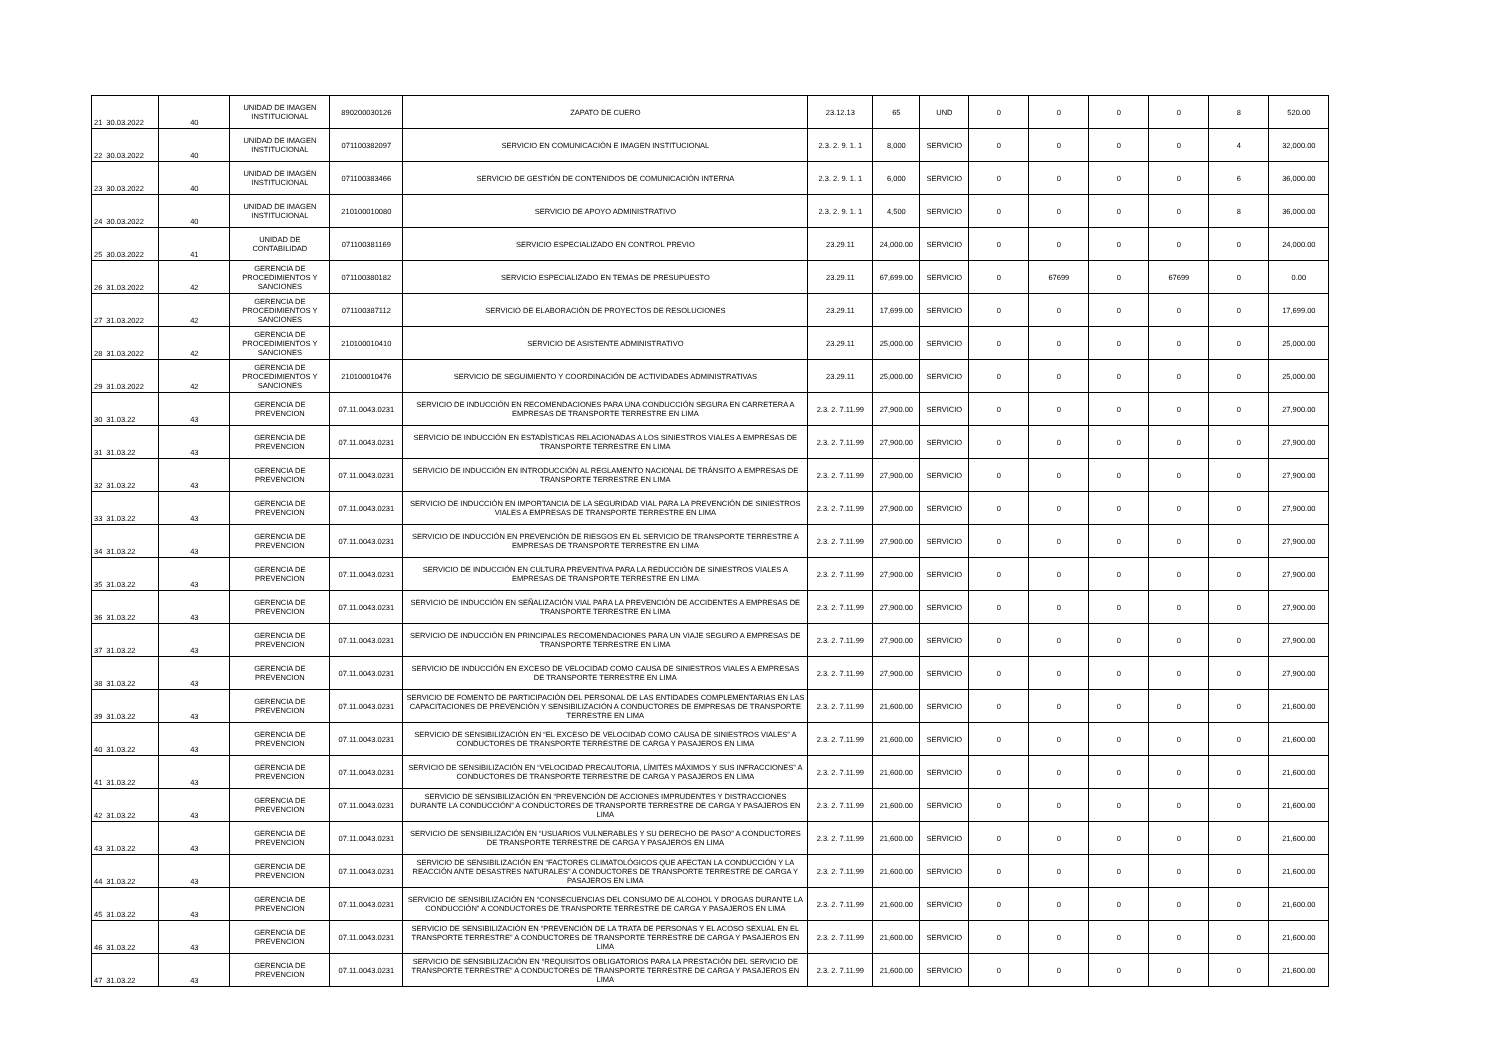| 21 | 30.03.2022 | 40 | UNIDAD DE IMAGEN INSTITUCIONAL | 890200030126 | ZAPATO DE CUERO | 23.12.13 | 65 | UND | 0 | 0 | 0 | 0 | 8 | 520.00 |
| 22 | 30.03.2022 | 40 | UNIDAD DE IMAGEN INSTITUCIONAL | 071100382097 | SERVICIO EN COMUNICACIÓN E IMAGEN INSTITUCIONAL | 2.3. 2. 9. 1. 1 | 8,000 | SERVICIO | 0 | 0 | 0 | 0 | 4 | 32,000.00 |
| 23 | 30.03.2022 | 40 | UNIDAD DE IMAGEN INSTITUCIONAL | 071100383466 | SERVICIO DE GESTIÓN DE CONTENIDOS DE COMUNICACIÓN INTERNA | 2.3. 2. 9. 1. 1 | 6,000 | SERVICIO | 0 | 0 | 0 | 0 | 6 | 36,000.00 |
| 24 | 30.03.2022 | 40 | UNIDAD DE IMAGEN INSTITUCIONAL | 210100010080 | SERVICIO DE APOYO ADMINISTRATIVO | 2.3. 2. 9. 1. 1 | 4,500 | SERVICIO | 0 | 0 | 0 | 0 | 8 | 36,000.00 |
| 25 | 30.03.2022 | 41 | UNIDAD DE CONTABILIDAD | 071100381169 | SERVICIO ESPECIALIZADO EN CONTROL PREVIO | 23.29.11 | 24,000.00 | SERVICIO | 0 | 0 | 0 | 0 | 0 | 24,000.00 |
| 26 | 31.03.2022 | 42 | GERENCIA DE PROCEDIMIENTOS Y SANCIONES | 071100380182 | SERVICIO ESPECIALIZADO EN TEMAS DE PRESUPUESTO | 23.29.11 | 67,699.00 | SERVICIO | 0 | 67699 | 0 | 67699 | 0 | 0.00 |
| 27 | 31.03.2022 | 42 | GERENCIA DE PROCEDIMIENTOS Y SANCIONES | 071100387112 | SERVICIO DE ELABORACIÓN DE PROYECTOS DE RESOLUCIONES | 23.29.11 | 17,699.00 | SERVICIO | 0 | 0 | 0 | 0 | 0 | 17,699.00 |
| 28 | 31.03.2022 | 42 | GERENCIA DE PROCEDIMIENTOS Y SANCIONES | 210100010410 | SERVICIO DE ASISTENTE ADMINISTRATIVO | 23.29.11 | 25,000.00 | SERVICIO | 0 | 0 | 0 | 0 | 0 | 25,000.00 |
| 29 | 31.03.2022 | 42 | GERENCIA DE PROCEDIMIENTOS Y SANCIONES | 210100010476 | SERVICIO DE SEGUIMIENTO Y COORDINACIÓN DE ACTIVIDADES ADMINISTRATIVAS | 23.29.11 | 25,000.00 | SERVICIO | 0 | 0 | 0 | 0 | 0 | 25,000.00 |
| 30 | 31.03.22 | 43 | GERENCIA DE PREVENCION | 07.11.0043.0231 | SERVICIO DE INDUCCIÓN EN RECOMENDACIONES PARA UNA CONDUCCIÓN SEGURA EN CARRETERA A EMPRESAS DE TRANSPORTE TERRESTRE EN LIMA | 2.3. 2. 7.11.99 | 27,900.00 | SERVICIO | 0 | 0 | 0 | 0 | 0 | 27,900.00 |
| 31 | 31.03.22 | 43 | GERENCIA DE PREVENCION | 07.11.0043.0231 | SERVICIO DE INDUCCIÓN EN ESTADÍSTICAS RELACIONADAS A LOS SINIESTROS VIALES A EMPRESAS DE TRANSPORTE TERRESTRE EN LIMA | 2.3. 2. 7.11.99 | 27,900.00 | SERVICIO | 0 | 0 | 0 | 0 | 0 | 27,900.00 |
| 32 | 31.03.22 | 43 | GERENCIA DE PREVENCION | 07.11.0043.0231 | SERVICIO DE INDUCCIÓN EN INTRODUCCIÓN AL REGLAMENTO NACIONAL DE TRÁNSITO A EMPRESAS DE TRANSPORTE TERRESTRE EN LIMA | 2.3. 2. 7.11.99 | 27,900.00 | SERVICIO | 0 | 0 | 0 | 0 | 0 | 27,900.00 |
| 33 | 31.03.22 | 43 | GERENCIA DE PREVENCION | 07.11.0043.0231 | SERVICIO DE INDUCCIÓN EN IMPORTANCIA DE LA SEGURIDAD VIAL PARA LA PREVENCIÓN DE SINIESTROS VIALES A EMPRESAS DE TRANSPORTE TERRESTRE EN LIMA | 2.3. 2. 7.11.99 | 27,900.00 | SERVICIO | 0 | 0 | 0 | 0 | 0 | 27,900.00 |
| 34 | 31.03.22 | 43 | GERENCIA DE PREVENCION | 07.11.0043.0231 | SERVICIO DE INDUCCIÓN EN PREVENCIÓN DE RIESGOS EN EL SERVICIO DE TRANSPORTE TERRESTRE A EMPRESAS DE TRANSPORTE TERRESTRE EN LIMA | 2.3. 2. 7.11.99 | 27,900.00 | SERVICIO | 0 | 0 | 0 | 0 | 0 | 27,900.00 |
| 35 | 31.03.22 | 43 | GERENCIA DE PREVENCION | 07.11.0043.0231 | SERVICIO DE INDUCCIÓN EN CULTURA PREVENTIVA PARA LA REDUCCIÓN DE SINIESTROS VIALES A EMPRESAS DE TRANSPORTE TERRESTRE EN LIMA | 2.3. 2. 7.11.99 | 27,900.00 | SERVICIO | 0 | 0 | 0 | 0 | 0 | 27,900.00 |
| 36 | 31.03.22 | 43 | GERENCIA DE PREVENCION | 07.11.0043.0231 | SERVICIO DE INDUCCIÓN EN SEÑALIZACIÓN VIAL PARA LA PREVENCIÓN DE ACCIDENTES A EMPRESAS DE TRANSPORTE TERRESTRE EN LIMA | 2.3. 2. 7.11.99 | 27,900.00 | SERVICIO | 0 | 0 | 0 | 0 | 0 | 27,900.00 |
| 37 | 31.03.22 | 43 | GERENCIA DE PREVENCION | 07.11.0043.0231 | SERVICIO DE INDUCCIÓN EN PRINCIPALES RECOMENDACIONES PARA UN VIAJE SEGURO A EMPRESAS DE TRANSPORTE TERRESTRE EN LIMA | 2.3. 2. 7.11.99 | 27,900.00 | SERVICIO | 0 | 0 | 0 | 0 | 0 | 27,900.00 |
| 38 | 31.03.22 | 43 | GERENCIA DE PREVENCION | 07.11.0043.0231 | SERVICIO DE INDUCCIÓN EN EXCESO DE VELOCIDAD COMO CAUSA DE SINIESTROS VIALES A EMPRESAS DE TRANSPORTE TERRESTRE EN LIMA | 2.3. 2. 7.11.99 | 27,900.00 | SERVICIO | 0 | 0 | 0 | 0 | 0 | 27,900.00 |
| 39 | 31.03.22 | 43 | GERENCIA DE PREVENCION | 07.11.0043.0231 | SERVICIO DE FOMENTO DE PARTICIPACIÓN DEL PERSONAL DE LAS ENTIDADES COMPLEMENTARIAS EN LAS CAPACITACIONES DE PREVENCIÓN Y SENSIBILIZACIÓN A CONDUCTORES DE EMPRESAS DE TRANSPORTE TERRESTRE EN LIMA | 2.3. 2. 7.11.99 | 21,600.00 | SERVICIO | 0 | 0 | 0 | 0 | 0 | 21,600.00 |
| 40 | 31.03.22 | 43 | GERENCIA DE PREVENCION | 07.11.0043.0231 | SERVICIO DE SENSIBILIZACIÓN EN “EL EXCESO DE VELOCIDAD COMO CAUSA DE SINIESTROS VIALES” A CONDUCTORES DE TRANSPORTE TERRESTRE DE CARGA Y PASAJEROS EN LIMA | 2.3. 2. 7.11.99 | 21,600.00 | SERVICIO | 0 | 0 | 0 | 0 | 0 | 21,600.00 |
| 41 | 31.03.22 | 43 | GERENCIA DE PREVENCION | 07.11.0043.0231 | SERVICIO DE SENSIBILIZACIÓN EN “VELOCIDAD PRECAUTORIA, LÍMITES MÁXIMOS Y SUS INFRACCIONES” A CONDUCTORES DE TRANSPORTE TERRESTRE DE CARGA Y PASAJEROS EN LIMA | 2.3. 2. 7.11.99 | 21,600.00 | SERVICIO | 0 | 0 | 0 | 0 | 0 | 21,600.00 |
| 42 | 31.03.22 | 43 | GERENCIA DE PREVENCION | 07.11.0043.0231 | SERVICIO DE SENSIBILIZACIÓN EN “PREVENCIÓN DE ACCIONES IMPRUDENTES Y DISTRACCIONES DURANTE LA CONDUCCIÓN” A CONDUCTORES DE TRANSPORTE TERRESTRE DE CARGA Y PASAJEROS EN LIMA | 2.3. 2. 7.11.99 | 21,600.00 | SERVICIO | 0 | 0 | 0 | 0 | 0 | 21,600.00 |
| 43 | 31.03.22 | 43 | GERENCIA DE PREVENCION | 07.11.0043.0231 | SERVICIO DE SENSIBILIZACIÓN EN “USUARIOS VULNERABLES Y SU DERECHO DE PASO” A CONDUCTORES DE TRANSPORTE TERRESTRE DE CARGA Y PASAJEROS EN LIMA | 2.3. 2. 7.11.99 | 21,600.00 | SERVICIO | 0 | 0 | 0 | 0 | 0 | 21,600.00 |
| 44 | 31.03.22 | 43 | GERENCIA DE PREVENCION | 07.11.0043.0231 | SERVICIO DE SENSIBILIZACIÓN EN “FACTORES CLIMATOLÓGICOS QUE AFECTAN LA CONDUCCIÓN Y LA REACCIÓN ANTE DESASTRES NATURALES” A CONDUCTORES DE TRANSPORTE TERRESTRE DE CARGA Y PASAJEROS EN LIMA | 2.3. 2. 7.11.99 | 21,600.00 | SERVICIO | 0 | 0 | 0 | 0 | 0 | 21,600.00 |
| 45 | 31.03.22 | 43 | GERENCIA DE PREVENCION | 07.11.0043.0231 | SERVICIO DE SENSIBILIZACIÓN EN “CONSECUENCIAS DEL CONSUMO DE ALCOHOL Y DROGAS DURANTE LA CONDUCCIÓN” A CONDUCTORES DE TRANSPORTE TERRESTRE DE CARGA Y PASAJEROS EN LIMA | 2.3. 2. 7.11.99 | 21,600.00 | SERVICIO | 0 | 0 | 0 | 0 | 0 | 21,600.00 |
| 46 | 31.03.22 | 43 | GERENCIA DE PREVENCION | 07.11.0043.0231 | SERVICIO DE SENSIBILIZACIÓN EN “PREVENCIÓN DE LA TRATA DE PERSONAS Y EL ACOSO SEXUAL EN EL TRANSPORTE TERRESTRE” A CONDUCTORES DE TRANSPORTE TERRESTRE DE CARGA Y PASAJEROS EN LIMA | 2.3. 2. 7.11.99 | 21,600.00 | SERVICIO | 0 | 0 | 0 | 0 | 0 | 21,600.00 |
| 47 | 31.03.22 | 43 | GERENCIA DE PREVENCION | 07.11.0043.0231 | SERVICIO DE SENSIBILIZACIÓN EN “REQUISITOS OBLIGATORIOS PARA LA PRESTACIÓN DEL SERVICIO DE TRANSPORTE TERRESTRE” A CONDUCTORES DE TRANSPORTE TERRESTRE DE CARGA Y PASAJEROS EN LIMA | 2.3. 2. 7.11.99 | 21,600.00 | SERVICIO | 0 | 0 | 0 | 0 | 0 | 21,600.00 |